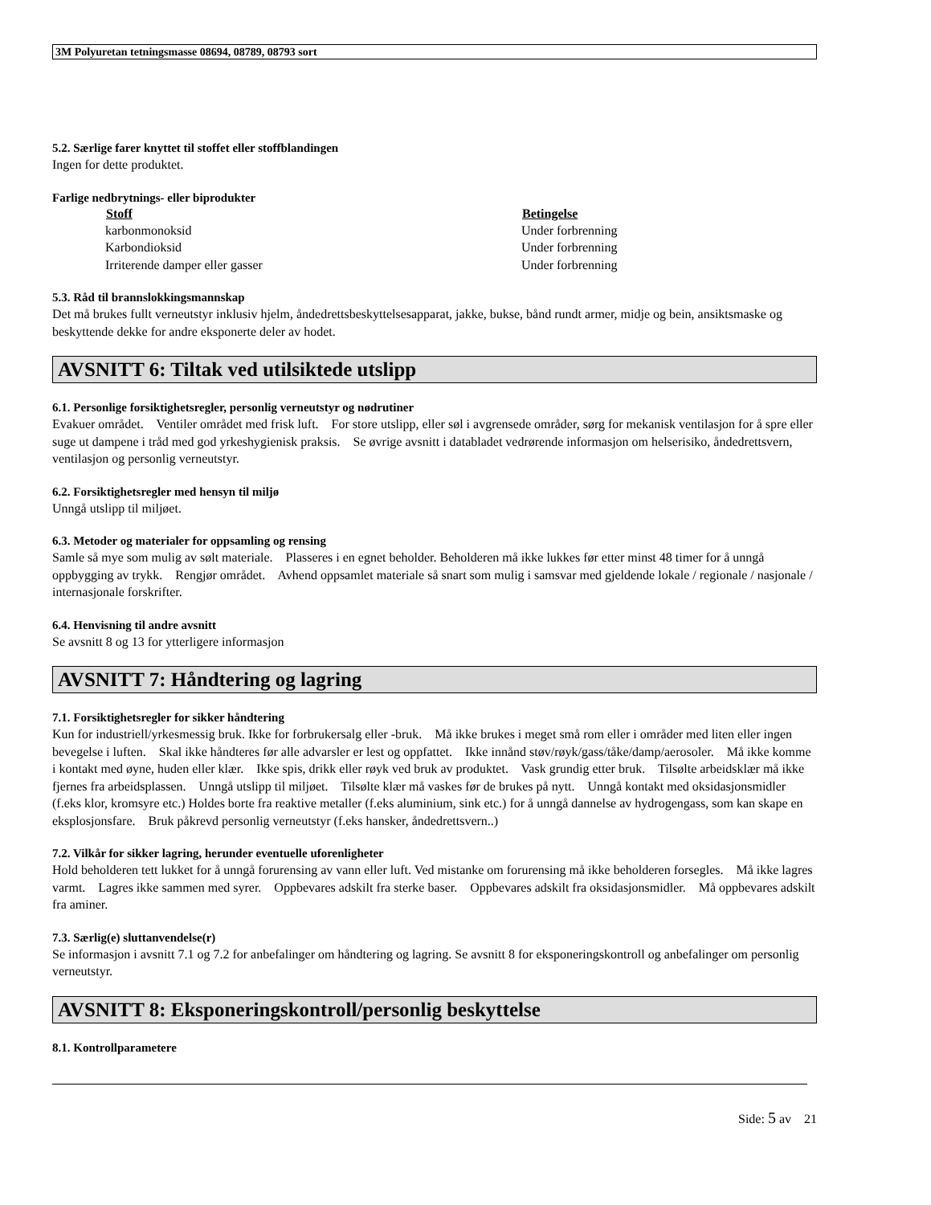3M Polyuretan tetningsmasse 08694, 08789, 08793 sort
5.2. Særlige farer knyttet til stoffet eller stoffblandingen
Ingen for dette produktet.
Farlige nedbrytnings- eller biprodukter
| Stoff | Betingelse |
| --- | --- |
| karbonmonoksid | Under forbrenning |
| Karbondioksid | Under forbrenning |
| Irriterende damper eller gasser | Under forbrenning |
5.3. Råd til brannslokkingsmannskap
Det må brukes fullt verneutstyr inklusiv hjelm, åndedrettsbeskyttelsesapparat, jakke, bukse, bånd rundt armer, midje og bein, ansiktsmaske og beskyttende dekke for andre eksponerte deler av hodet.
AVSNITT 6: Tiltak ved utilsiktede utslipp
6.1. Personlige forsiktighetsregler, personlig verneutstyr og nødrutiner
Evakuer området. Ventiler området med frisk luft. For store utslipp, eller søl i avgrensede områder, sørg for mekanisk ventilasjon for å spre eller suge ut dampene i tråd med god yrkeshygienisk praksis. Se øvrige avsnitt i databladet vedrørende informasjon om helserisiko, åndedrettsvern, ventilasjon og personlig verneutstyr.
6.2. Forsiktighetsregler med hensyn til miljø
Unngå utslipp til miljøet.
6.3. Metoder og materialer for oppsamling og rensing
Samle så mye som mulig av sølt materiale. Plasseres i en egnet beholder. Beholderen må ikke lukkes før etter minst 48 timer for å unngå oppbygging av trykk. Rengjør området. Avhend oppsamlet materiale så snart som mulig i samsvar med gjeldende lokale / regionale / nasjonale / internasjonale forskrifter.
6.4. Henvisning til andre avsnitt
Se avsnitt 8 og 13 for ytterligere informasjon
AVSNITT 7: Håndtering og lagring
7.1. Forsiktighetsregler for sikker håndtering
Kun for industriell/yrkesmessig bruk. Ikke for forbrukersalg eller -bruk. Må ikke brukes i meget små rom eller i områder med liten eller ingen bevegelse i luften. Skal ikke håndteres før alle advarsler er lest og oppfattet. Ikke innånd støv/røyk/gass/tåke/damp/aerosoler. Må ikke komme i kontakt med øyne, huden eller klær. Ikke spis, drikk eller røyk ved bruk av produktet. Vask grundig etter bruk. Tilsølte arbeidsklær må ikke fjernes fra arbeidsplassen. Unngå utslipp til miljøet. Tilsølte klær må vaskes før de brukes på nytt. Unngå kontakt med oksidasjonsmidler (f.eks klor, kromsyre etc.) Holdes borte fra reaktive metaller (f.eks aluminium, sink etc.) for å unngå dannelse av hydrogengass, som kan skape en eksplosjonsfare. Bruk påkrevd personlig verneutstyr (f.eks hansker, åndedrettsvern..)
7.2. Vilkår for sikker lagring, herunder eventuelle uforenligheter
Hold beholderen tett lukket for å unngå forurensing av vann eller luft. Ved mistanke om forurensing må ikke beholderen forsegles. Må ikke lagres varmt. Lagres ikke sammen med syrer. Oppbevares adskilt fra sterke baser. Oppbevares adskilt fra oksidasjonsmidler. Må oppbevares adskilt fra aminer.
7.3. Særlig(e) sluttanvendelse(r)
Se informasjon i avsnitt 7.1 og 7.2 for anbefalinger om håndtering og lagring. Se avsnitt 8 for eksponeringskontroll og anbefalinger om personlig verneutstyr.
AVSNITT 8: Eksponeringskontroll/personlig beskyttelse
8.1. Kontrollparametere
Side: 5 av 21